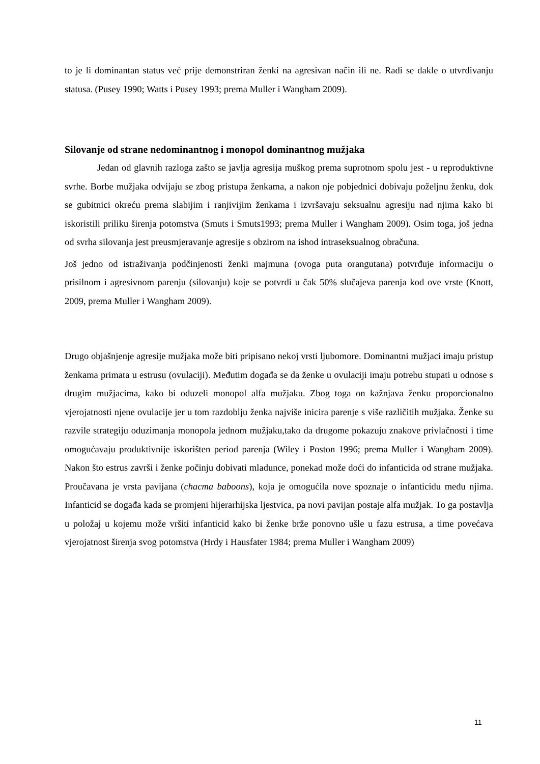to je li dominantan status već prije demonstriran ženki na agresivan način ili ne. Radi se dakle o utvrđivanju statusa. (Pusey 1990; Watts i Pusey 1993; prema Muller i Wangham 2009).
Silovanje od strane nedominantnog i monopol dominantnog mužjaka
Jedan od glavnih razloga zašto se javlja agresija muškog prema suprotnom spolu jest - u reproduktivne svrhe. Borbe mužjaka odvijaju se zbog pristupa ženkama, a nakon nje pobjednici dobivaju poželjnu ženku, dok se gubitnici okreću prema slabijim i ranjivijim ženkama i izvršavaju seksualnu agresiju nad njima kako bi iskoristili priliku širenja potomstva (Smuts i Smuts1993; prema Muller i Wangham 2009). Osim toga, još jedna od svrha silovanja jest preusmjeravanje agresije s obzirom na ishod intraseksualnog obračuna.
Još jedno od istraživanja podčinjenosti ženki majmuna (ovoga puta orangutana) potvrđuje informaciju o prisilnom i agresivnom parenju (silovanju) koje se potvrdi u čak 50% slučajeva parenja kod ove vrste (Knott, 2009, prema Muller i Wangham 2009).
Drugo objašnjenje agresije mužjaka može biti pripisano nekoj vrsti ljubomore. Dominantni mužjaci imaju pristup ženkama primata u estrusu (ovulaciji). Međutim događa se da ženke u ovulaciji imaju potrebu stupati u odnose s drugim mužjacima, kako bi oduzeli monopol alfa mužjaku. Zbog toga on kažnjava ženku proporcionalno vjerojatnosti njene ovulacije jer u tom razdoblju ženka najviše inicira parenje s više različitih mužjaka. Ženke su razvile strategiju oduzimanja monopola jednom mužjaku,tako da drugome pokazuju znakove privlačnosti i time omogućavaju produktivnije iskorišten period parenja (Wiley i Poston 1996; prema Muller i Wangham 2009). Nakon što estrus završi i ženke počinju dobivati mladunce, ponekad može doći do infanticida od strane mužjaka. Proučavana je vrsta pavijana (chacma baboons), koja je omogućila nove spoznaje o infanticidu među njima. Infanticid se događa kada se promjeni hijerarhijska ljestvica, pa novi pavijan postaje alfa mužjak. To ga postavlja u položaj u kojemu može vršiti infanticid kako bi ženke brže ponovno ušle u fazu estrusa, a time povećava vjerojatnost širenja svog potomstva (Hrdy i Hausfater 1984; prema Muller i Wangham 2009)
11